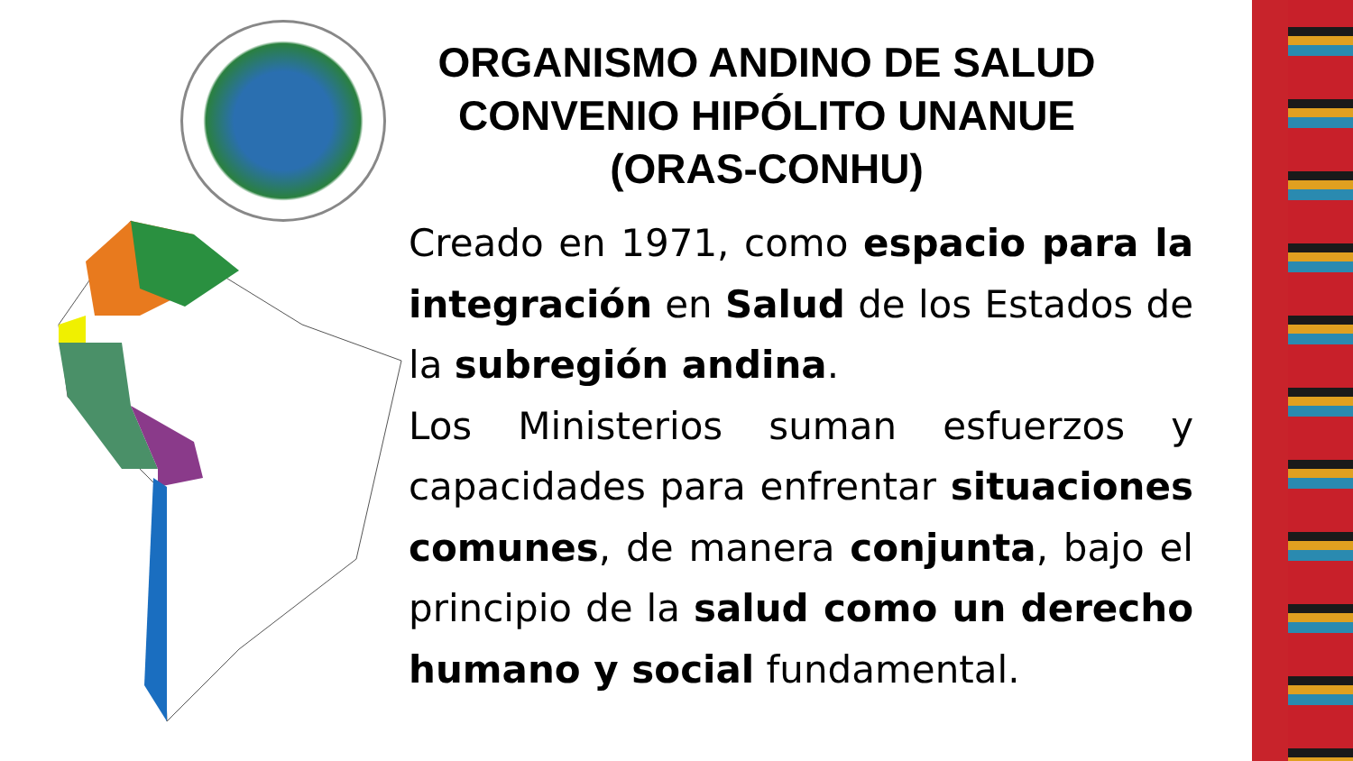ORGANISMO ANDINO DE SALUD
CONVENIO HIPÓLITO UNANUE
(ORAS-CONHU)
Creado en 1971, como espacio para la integración en Salud de los Estados de la subregión andina.
Los Ministerios suman esfuerzos y capacidades para enfrentar situaciones comunes, de manera conjunta, bajo el principio de la salud como un derecho humano y social fundamental.